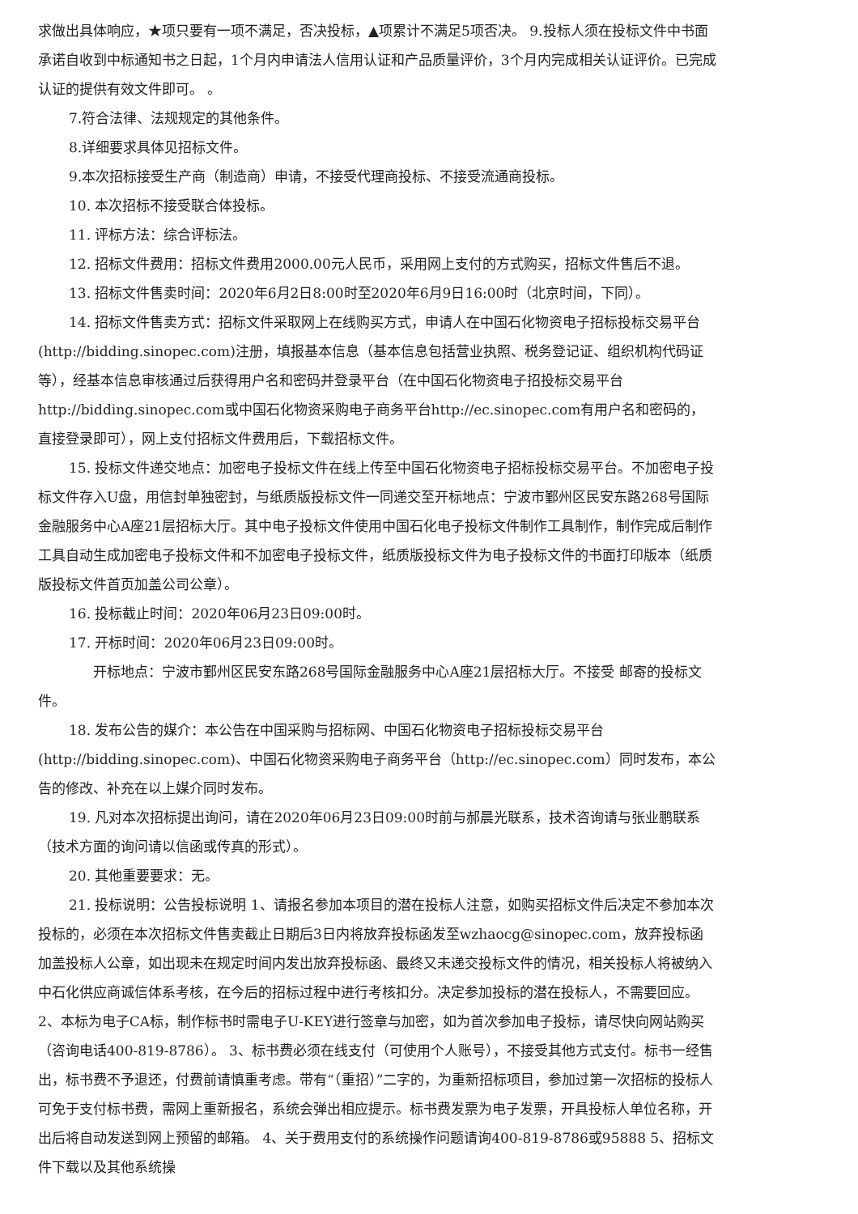求做出具体响应，★项只要有一项不满足，否决投标，▲项累计不满足5项否决。 9.投标人须在投标文件中书面承诺自收到中标通知书之日起，1个月内申请法人信用认证和产品质量评价，3个月内完成相关认证评价。已完成认证的提供有效文件即可。 。
7.符合法律、法规规定的其他条件。
8.详细要求具体见招标文件。
9.本次招标接受生产商（制造商）申请，不接受代理商投标、不接受流通商投标。
10. 本次招标不接受联合体投标。
11. 评标方法：综合评标法。
12. 招标文件费用：招标文件费用2000.00元人民币，采用网上支付的方式购买，招标文件售后不退。
13. 招标文件售卖时间：2020年6月2日8:00时至2020年6月9日16:00时（北京时间，下同）。
14. 招标文件售卖方式：招标文件采取网上在线购买方式，申请人在中国石化物资电子招标投标交易平台(http://bidding.sinopec.com)注册，填报基本信息（基本信息包括营业执照、税务登记证、组织机构代码证等），经基本信息审核通过后获得用户名和密码并登录平台（在中国石化物资电子招投标交易平台http://bidding.sinopec.com或中国石化物资采购电子商务平台http://ec.sinopec.com有用户名和密码的，直接登录即可），网上支付招标文件费用后，下载招标文件。
15. 投标文件递交地点：加密电子投标文件在线上传至中国石化物资电子招标投标交易平台。不加密电子投标文件存入U盘，用信封单独密封，与纸质版投标文件一同递交至开标地点：宁波市鄞州区民安东路268号国际金融服务中心A座21层招标大厅。其中电子投标文件使用中国石化电子投标文件制作工具制作，制作完成后制作工具自动生成加密电子投标文件和不加密电子投标文件，纸质版投标文件为电子投标文件的书面打印版本（纸质版投标文件首页加盖公司公章）。
16. 投标截止时间：2020年06月23日09:00时。
17. 开标时间：2020年06月23日09:00时。
开标地点：宁波市鄞州区民安东路268号国际金融服务中心A座21层招标大厅。不接受 邮寄的投标文件。
18. 发布公告的媒介：本公告在中国采购与招标网、中国石化物资电子招标投标交易平台(http://bidding.sinopec.com)、中国石化物资采购电子商务平台（http://ec.sinopec.com）同时发布，本公告的修改、补充在以上媒介同时发布。
19. 凡对本次招标提出询问，请在2020年06月23日09:00时前与郝晨光联系，技术咨询请与张业鹏联系（技术方面的询问请以信函或传真的形式）。
20. 其他重要要求：无。
21. 投标说明：公告投标说明 1、请报名参加本项目的潜在投标人注意，如购买招标文件后决定不参加本次投标的，必须在本次招标文件售卖截止日期后3日内将放弃投标函发至wzhaocg@sinopec.com，放弃投标函加盖投标人公章，如出现未在规定时间内发出放弃投标函、最终又未递交投标文件的情况，相关投标人将被纳入中石化供应商诚信体系考核，在今后的招标过程中进行考核扣分。决定参加投标的潜在投标人，不需要回应。 2、本标为电子CA标，制作标书时需电子U-KEY进行签章与加密，如为首次参加电子投标，请尽快向网站购买（咨询电话400-819-8786）。 3、标书费必须在线支付（可使用个人账号），不接受其他方式支付。标书一经售出，标书费不予退还，付费前请慎重考虑。带有“（重招）”二字的，为重新招标项目，参加过第一次招标的投标人可免于支付标书费，需网上重新报名，系统会弹出相应提示。标书费发票为电子发票，开具投标人单位名称，开出后将自动发送到网上预留的邮箱。 4、关于费用支付的系统操作问题请询400-819-8786或95888 5、招标文件下载以及其他系统操